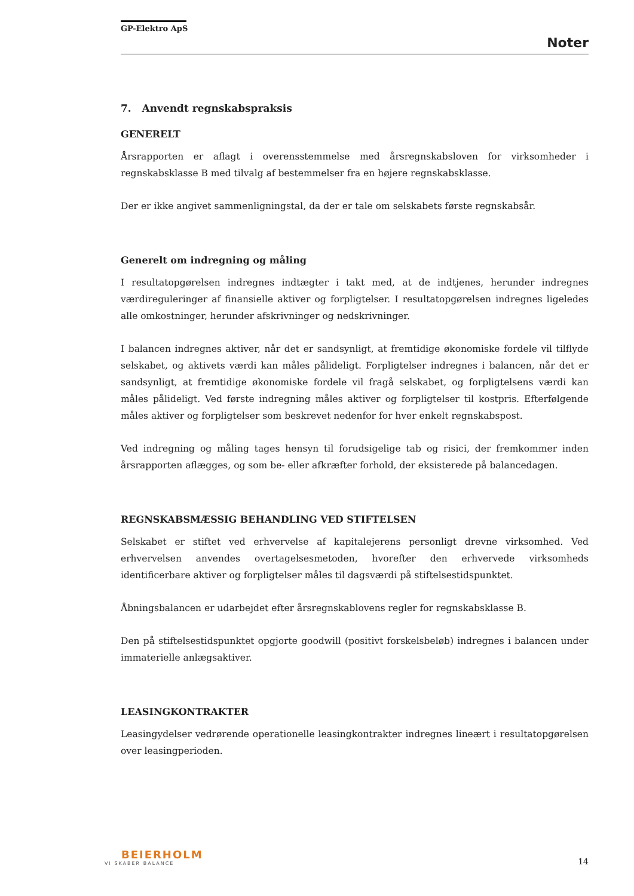GP-Elektro ApS
Noter
7. Anvendt regnskabspraksis
GENERELT
Årsrapporten er aflagt i overensstemmelse med årsregnskabsloven for virksomheder i regnskabsklasse B med tilvalg af bestemmelser fra en højere regnskabsklasse.
Der er ikke angivet sammenligningstal, da der er tale om selskabets første regnskabsår.
Generelt om indregning og måling
I resultatopgørelsen indregnes indtægter i takt med, at de indtjenes, herunder indregnes værdireguleringer af finansielle aktiver og forpligtelser. I resultatopgørelsen indregnes ligeledes alle omkostninger, herunder afskrivninger og nedskrivninger.
I balancen indregnes aktiver, når det er sandsynligt, at fremtidige økonomiske fordele vil tilflyde selskabet, og aktivets værdi kan måles pålideligt. Forpligtelser indregnes i balancen, når det er sandsynligt, at fremtidige økonomiske fordele vil fragå selskabet, og forpligtelsens værdi kan måles pålideligt. Ved første indregning måles aktiver og forpligtelser til kostpris. Efterfølgende måles aktiver og forpligtelser som beskrevet nedenfor for hver enkelt regnskabspost.
Ved indregning og måling tages hensyn til forudsigelige tab og risici, der fremkommer inden årsrapporten aflægges, og som be- eller afkræfter forhold, der eksisterede på balancedagen.
REGNSKABSMÆSSIG BEHANDLING VED STIFTELSEN
Selskabet er stiftet ved erhvervelse af kapitalejerens personligt drevne virksomhed. Ved erhvervelsen anvendes overtagelsesmetoden, hvorefter den erhvervede virksomheds identificerbare aktiver og forpligtelser måles til dagsværdi på stiftelsestidspunktet.
Åbningsbalancen er udarbejdet efter årsregnskablovens regler for regnskabsklasse B.
Den på stiftelsestidspunktet opgjorte goodwill (positivt forskelsbeløb) indregnes i balancen under immaterielle anlægsaktiver.
LEASINGKONTRAKTER
Leasingydelser vedrørende operationelle leasingkontrakter indregnes lineært i resultatopgørelsen over leasingperioden.
BEIERHOLM
VI SKABER BALANCE
14